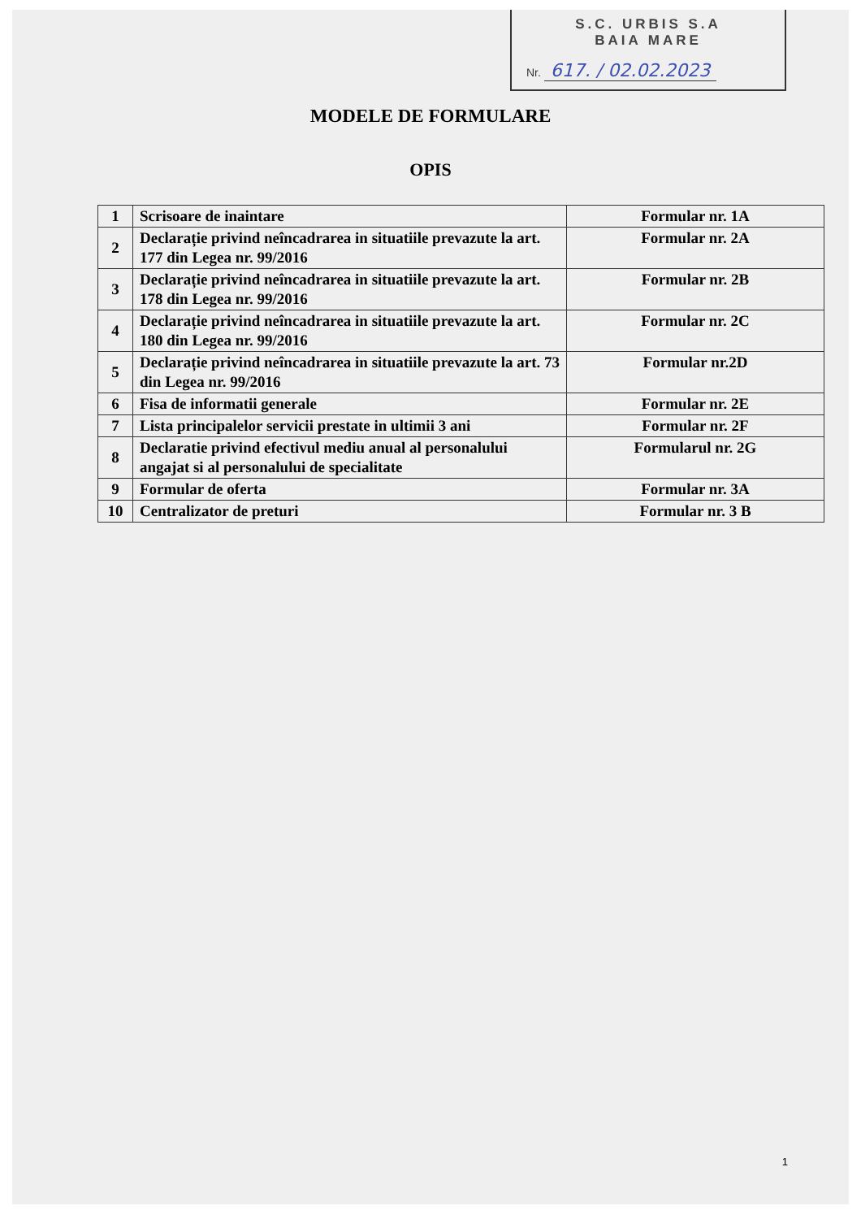S.C. URBIS S.A
BAIA MARE
Nr. 617. / 02.02.2023
MODELE DE FORMULARE
OPIS
| 1 | Scrisoare de inaintare | Formular nr. 1A |
| 2 | Declarație privind neîncadrarea in situatiile prevazute la art. 177 din Legea nr. 99/2016 | Formular nr. 2A |
| 3 | Declarație privind neîncadrarea in situatiile prevazute la art. 178 din Legea nr. 99/2016 | Formular nr. 2B |
| 4 | Declarație privind neîncadrarea in situatiile prevazute la art. 180 din Legea nr. 99/2016 | Formular nr. 2C |
| 5 | Declarație privind neîncadrarea in situatiile prevazute la art. 73 din Legea nr. 99/2016 | Formular nr.2D |
| 6 | Fisa de informatii generale | Formular nr. 2E |
| 7 | Lista principalelor servicii prestate in ultimii 3 ani | Formular nr. 2F |
| 8 | Declaratie privind efectivul mediu anual al personalului angajat si al personalului de specialitate | Formularul nr. 2G |
| 9 | Formular de oferta | Formular nr. 3A |
| 10 | Centralizator de preturi | Formular nr. 3 B |
1